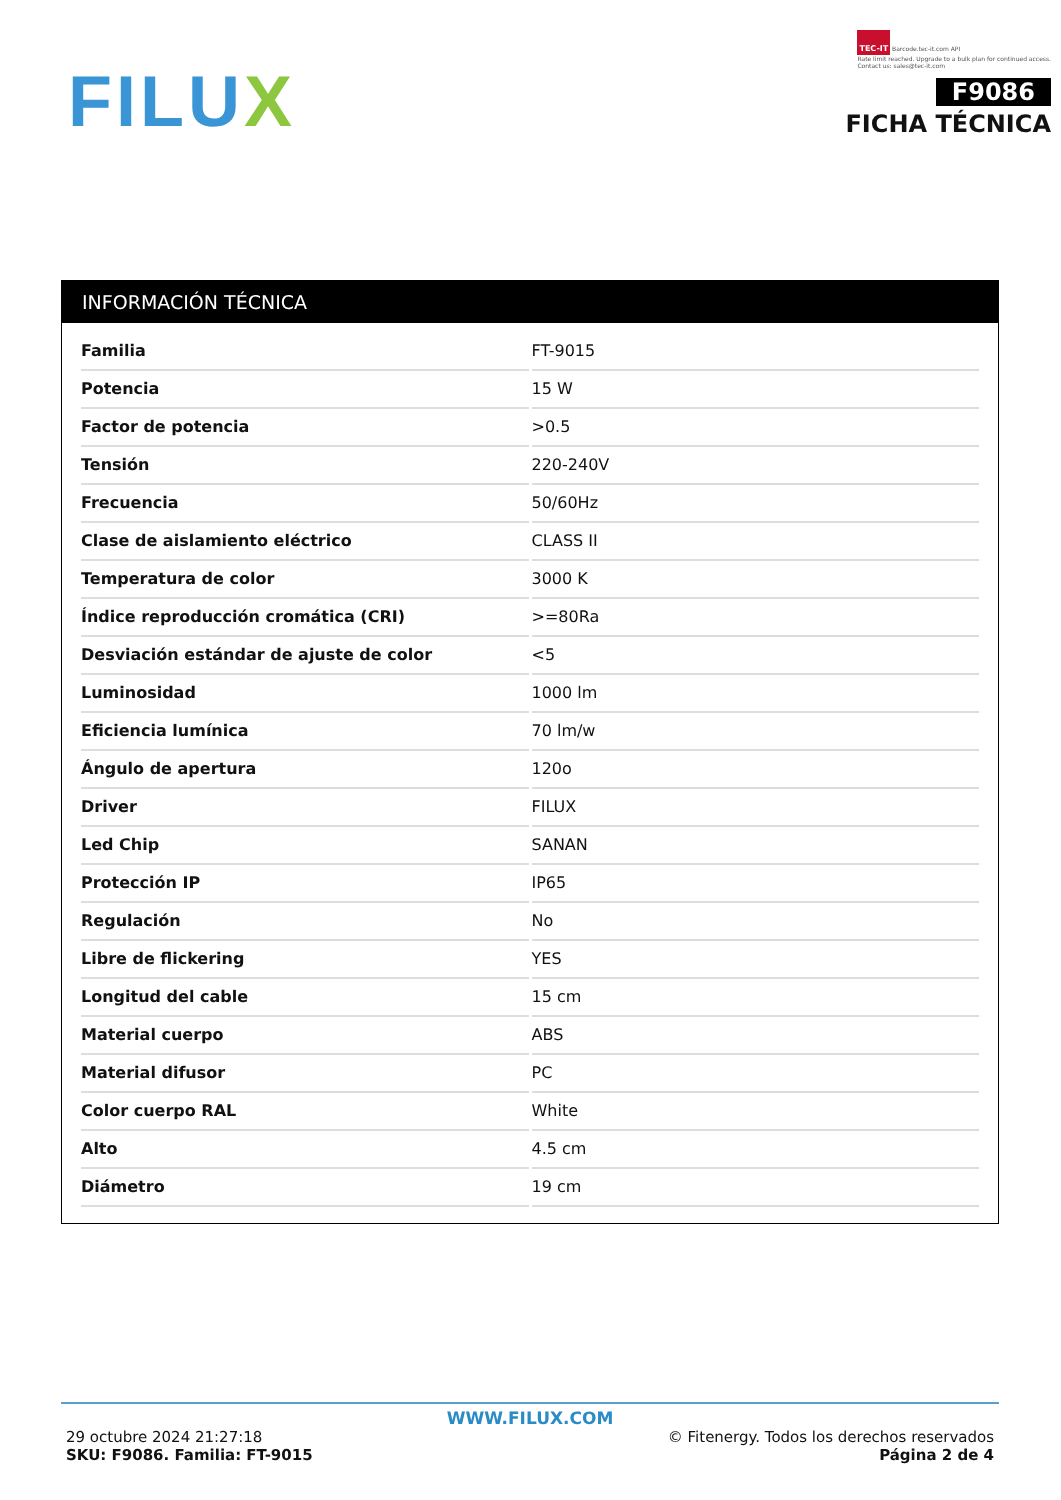FILUX
TEC-IT Barcode.tec-it.com API
Rate limit reached. Upgrade to a bulk plan for continued access.
Contact us: sales@tec-it.com
F9086
FICHA TÉCNICA
INFORMACIÓN TÉCNICA
| Familia | FT-9015 |
| Potencia | 15 W |
| Factor de potencia | >0.5 |
| Tensión | 220-240V |
| Frecuencia | 50/60Hz |
| Clase de aislamiento eléctrico | CLASS II |
| Temperatura de color | 3000 K |
| Índice reproducción cromática (CRI) | >=80Ra |
| Desviación estándar de ajuste de color | <5 |
| Luminosidad | 1000 lm |
| Eficiencia lumínica | 70 lm/w |
| Ángulo de apertura | 120o |
| Driver | FILUX |
| Led Chip | SANAN |
| Protección IP | IP65 |
| Regulación | No |
| Libre de flickering | YES |
| Longitud del cable | 15 cm |
| Material cuerpo | ABS |
| Material difusor | PC |
| Color cuerpo RAL | White |
| Alto | 4.5 cm |
| Diámetro | 19 cm |
WWW.FILUX.COM
29 octubre 2024 21:27:18
SKU: F9086. Familia: FT-9015
© Fitenergy. Todos los derechos reservados
Página 2 de 4